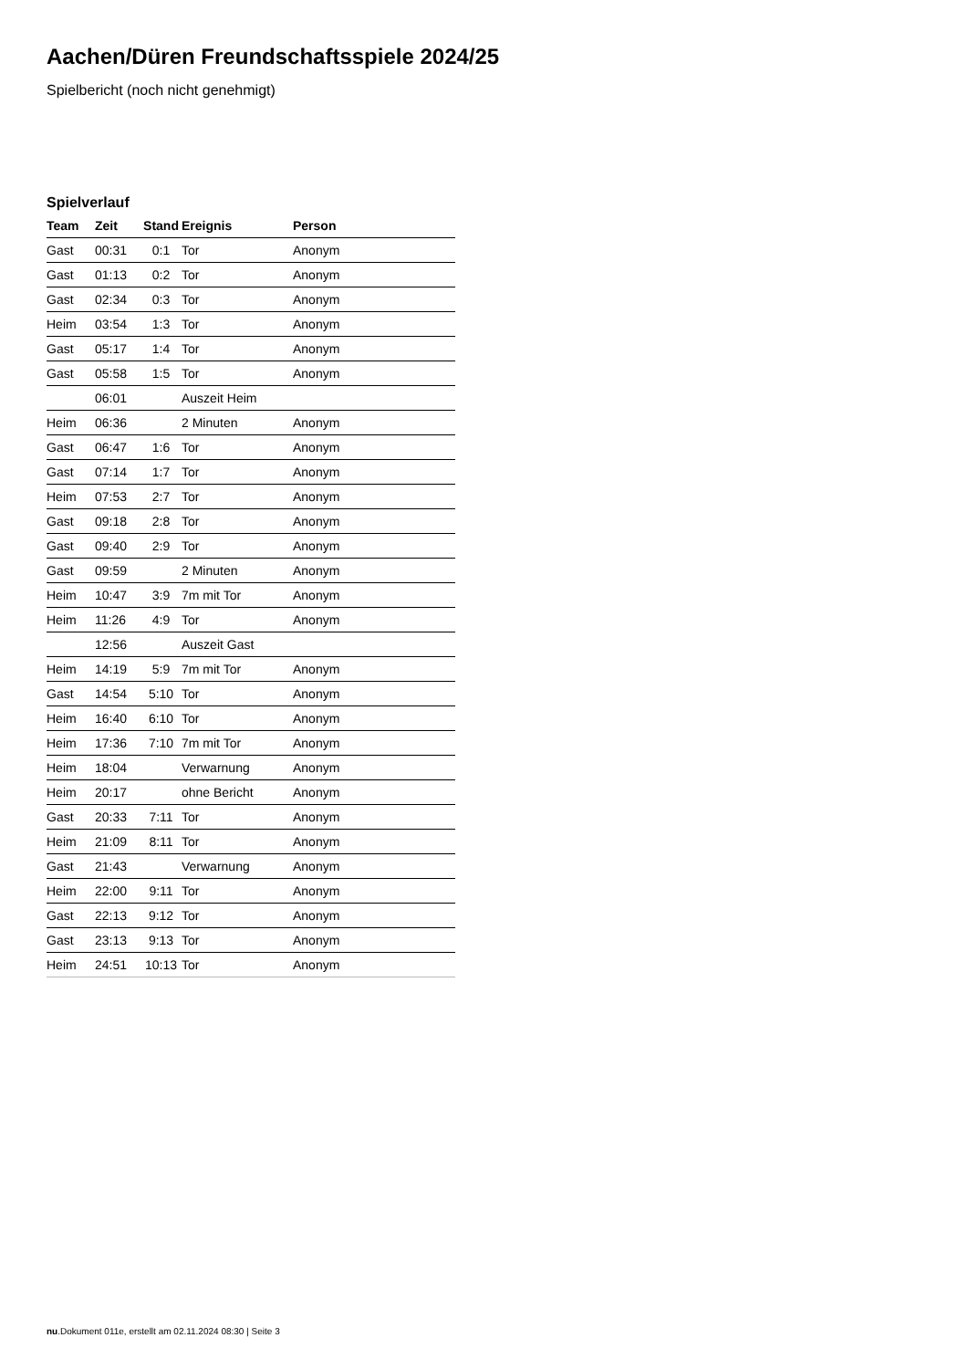Aachen/Düren Freundschaftsspiele 2024/25
Spielbericht (noch nicht genehmigt)
Spielverlauf
| Team | Zeit | Stand | Ereignis | Person |
| --- | --- | --- | --- | --- |
| Gast | 00:31 | 0:1 | Tor | Anonym |
| Gast | 01:13 | 0:2 | Tor | Anonym |
| Gast | 02:34 | 0:3 | Tor | Anonym |
| Heim | 03:54 | 1:3 | Tor | Anonym |
| Gast | 05:17 | 1:4 | Tor | Anonym |
| Gast | 05:58 | 1:5 | Tor | Anonym |
| | 06:01 | | Auszeit Heim | |
| Heim | 06:36 | | 2 Minuten | Anonym |
| Gast | 06:47 | 1:6 | Tor | Anonym |
| Gast | 07:14 | 1:7 | Tor | Anonym |
| Heim | 07:53 | 2:7 | Tor | Anonym |
| Gast | 09:18 | 2:8 | Tor | Anonym |
| Gast | 09:40 | 2:9 | Tor | Anonym |
| Gast | 09:59 | | 2 Minuten | Anonym |
| Heim | 10:47 | 3:9 | 7m mit Tor | Anonym |
| Heim | 11:26 | 4:9 | Tor | Anonym |
| | 12:56 | | Auszeit Gast | |
| Heim | 14:19 | 5:9 | 7m mit Tor | Anonym |
| Gast | 14:54 | 5:10 | Tor | Anonym |
| Heim | 16:40 | 6:10 | Tor | Anonym |
| Heim | 17:36 | 7:10 | 7m mit Tor | Anonym |
| Heim | 18:04 | | Verwarnung | Anonym |
| Heim | 20:17 | | ohne Bericht | Anonym |
| Gast | 20:33 | 7:11 | Tor | Anonym |
| Heim | 21:09 | 8:11 | Tor | Anonym |
| Gast | 21:43 | | Verwarnung | Anonym |
| Heim | 22:00 | 9:11 | Tor | Anonym |
| Gast | 22:13 | 9:12 | Tor | Anonym |
| Gast | 23:13 | 9:13 | Tor | Anonym |
| Heim | 24:51 | 10:13 | Tor | Anonym |
nu.Dokument 011e, erstellt am 02.11.2024 08:30 | Seite 3